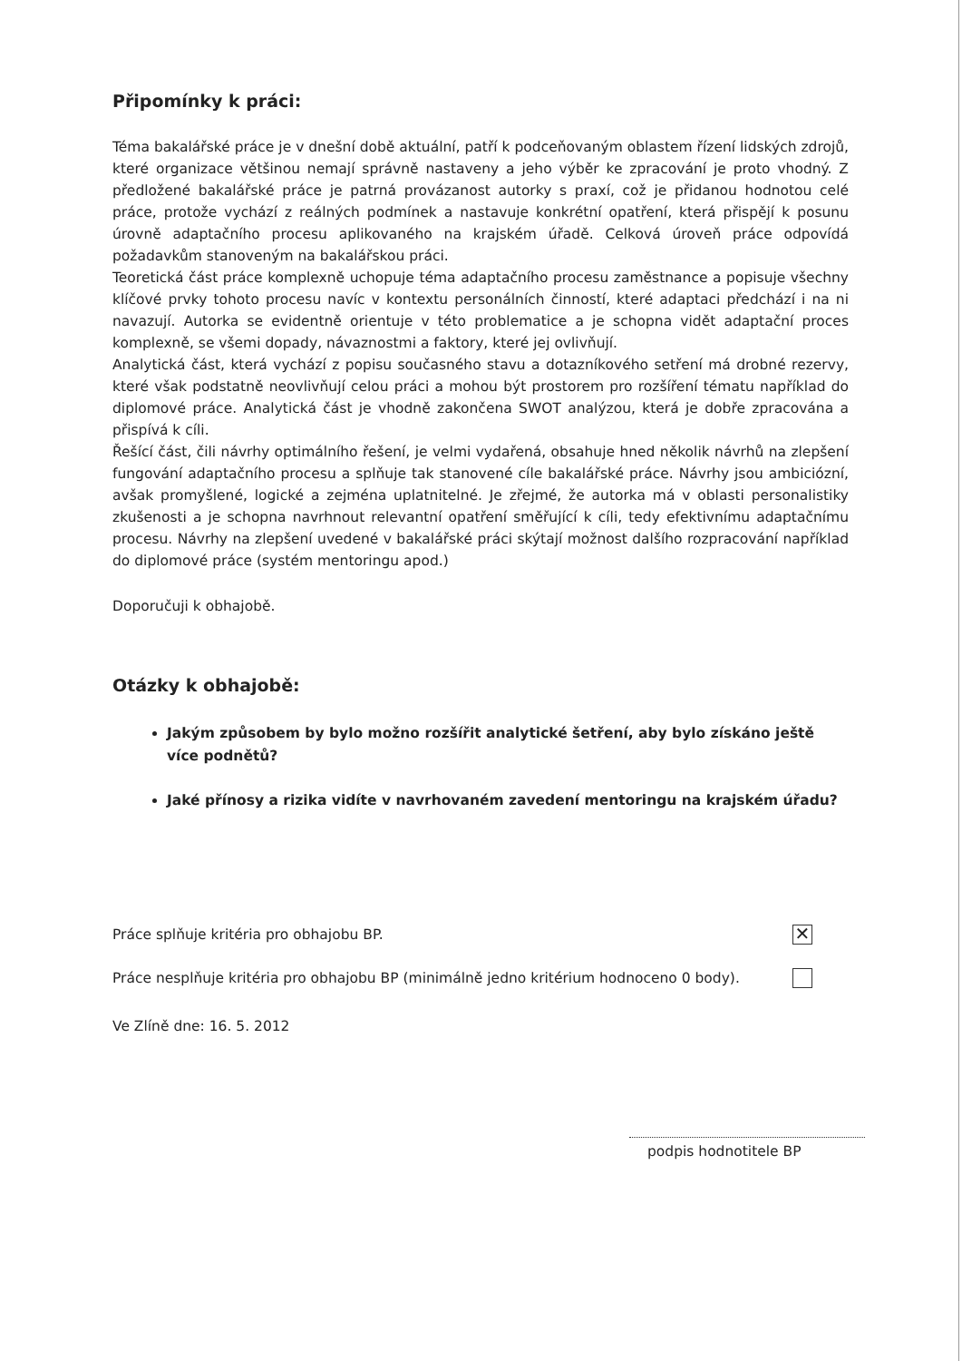Připomínky k práci:
Téma bakalářské práce je v dnešní době aktuální, patří k podceňovaným oblastem řízení lidských zdrojů, které organizace většinou nemají správně nastaveny a jeho výběr ke zpracování je proto vhodný. Z předložené bakalářské práce je patrná provázanost autorky s praxí, což je přidanou hodnotou celé práce, protože vychází z reálných podmínek a nastavuje konkrétní opatření, která přispějí k posunu úrovně adaptačního procesu aplikovaného na krajském úřadě. Celková úroveň práce odpovídá požadavkům stanoveným na bakalářskou práci.
Teoretická část práce komplexně uchopuje téma adaptačního procesu zaměstnance a popisuje všechny klíčové prvky tohoto procesu navíc v kontextu personálních činností, které adaptaci předchází i na ni navazují. Autorka se evidentně orientuje v této problematice a je schopna vidět adaptační proces komplexně, se všemi dopady, návaznostmi a faktory, které jej ovlivňují.
Analytická část, která vychází z popisu současného stavu a dotazníkového setření má drobné rezervy, které však podstatně neovlivňují celou práci a mohou být prostorem pro rozšíření tématu například do diplomové práce. Analytická část je vhodně zakončena SWOT analýzou, která je dobře zpracována a přispívá k cíli.
Řešící část, čili návrhy optimálního řešení, je velmi vydařená, obsahuje hned několik návrhů na zlepšení fungování adaptačního procesu a splňuje tak stanovené cíle bakalářské práce. Návrhy jsou ambiciózní, avšak promyšlené, logické a zejména uplatnitelné. Je zřejmé, že autorka má v oblasti personalistiky zkušenosti a je schopna navrhnout relevantní opatření směřující k cíli, tedy efektivnímu adaptačnímu procesu. Návrhy na zlepšení uvedené v bakalářské práci skýtají možnost dalšího rozpracování například do diplomové práce (systém mentoringu apod.)
Doporučuji k obhajobě.
Otázky k obhajobě:
Jakým způsobem by bylo možno rozšířit analytické šetření, aby bylo získáno ještě více podnětů?
Jaké přínosy a rizika vidíte v navrhovaném zavedení mentoringu na krajském úřadu?
Práce splňuje kritéria pro obhajobu BP. ✕
Práce nesplňuje kritéria pro obhajobu BP (minimálně jedno kritérium hodnoceno 0 body).
Ve Zlíně dne: 16. 5. 2012
podpis hodnotitele BP